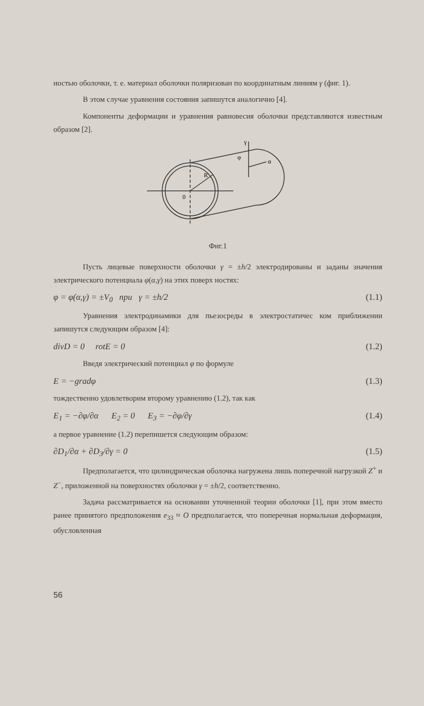ностью оболочки, т. е. материал оболочки поляризован по координатным линиям γ (фиг. 1).
В этом случае уравнения состояния запишутся аналогично [4].
Компоненты деформации и уравнения равновесия оболочки представляются известным образом [2].
0
R
φ
γ
α
Фиг.1
Пусть лицевые поверхности оболочки γ = ±h/2 электродированы и заданы значения электрического потенциала φ(α,γ) на этих поверх ностях:
φ = φ(α,γ) = ±V<sub>0</sub> при γ = ±h/2 (1.1)
Уравнения электродинамики для пьезосреды в электростатичес ком приближении запишутся следующим образом [4]:
divD = 0 rotE = 0 (1.2)
Введя электрический потенциал φ по формуле
E = −gradφ (1.3)
тождественно удовлетворим второму уравнению (1.2), так как
E<sub>1</sub> = −∂φ/∂α E<sub>2</sub> = 0 E<sub>3</sub> = −∂φ/∂γ (1.4)
а первое уравнение (1.2) перепишется следующим образом:
∂D<sub>1</sub>/∂α + ∂D<sub>3</sub>/∂γ = 0 (1.5)
Предполагается, что цилиндрическая оболочка нагружена лишь поперечной нагрузкой Z<sup>+</sup> и Z<sup>−</sup>, приложенной на поверхностях оболочки γ = ±h/2, соответственно.
Задача рассматривается на основании уточненной теории оболочки [1], при этом вместо ранее принятого предположения e<sub>33</sub> ≈ O предполагается, что поперечная нормальная деформация, обусловленная
56